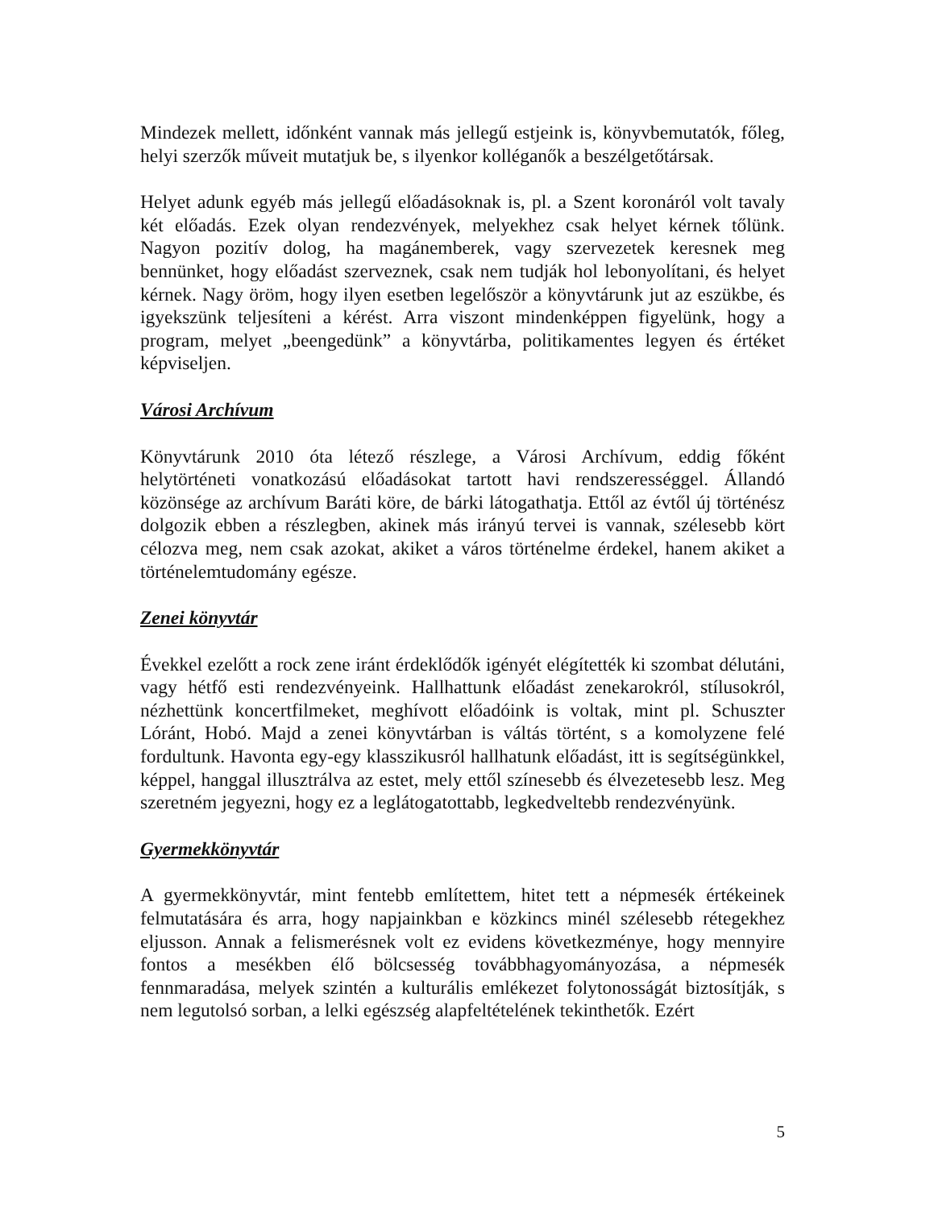Mindezek mellett, időnként vannak más jellegű estjeink is, könyvbemutatók, főleg, helyi szerzők műveit mutatjuk be, s ilyenkor kolléganők a beszélgetőtársak.
Helyet adunk egyéb más jellegű előadásoknak is, pl. a Szent koronáról volt tavaly két előadás. Ezek olyan rendezvények, melyekhez csak helyet kérnek tőlünk. Nagyon pozitív dolog, ha magánemberek, vagy szervezetek keresnek meg bennünket, hogy előadást szerveznek, csak nem tudják hol lebonyolítani, és helyet kérnek. Nagy öröm, hogy ilyen esetben legelőször a könyvtárunk jut az eszükbe, és igyekszünk teljesíteni a kérést. Arra viszont mindenképpen figyelünk, hogy a program, melyet „beengedünk” a könyvtárba, politikamentes legyen és értéket képviseljen.
Városi Archívum
Könyvtárunk 2010 óta létező részlege, a Városi Archívum, eddig főként helytörténeti vonatkozású előadásokat tartott havi rendszerességgel. Állandó közönsége az archívum Baráti köre, de bárki látogathatja. Ettől az évtől új történész dolgozik ebben a részlegben, akinek más irányú tervei is vannak, szélesebb kört célozva meg, nem csak azokat, akiket a város történelme érdekel, hanem akiket a történelemtudomány egésze.
Zenei könyvtár
Évekkel ezelőtt a rock zene iránt érdeklődők igényét elégítették ki szombat délutáni, vagy hétfő esti rendezvényeink. Hallhattunk előadást zenekarokról, stílusokról, nézhettünk koncertfilmeket, meghívott előadóink is voltak, mint pl. Schuszter Lóránt, Hobó. Majd a zenei könyvtárban is váltás történt, s a komolyzene felé fordultunk. Havonta egy-egy klasszikusról hallhatunk előadást, itt is segítségünkkel, képpel, hanggal illusztrálva az estet, mely ettől színesebb és élvezetesebb lesz. Meg szeretném jegyezni, hogy ez a leglátogatottabb, legkedveltebb rendezvényünk.
Gyermekkönyvtár
A gyermekkönyvtár, mint fentebb említettem, hitet tett a népmesék értékeinek felmutatására és arra, hogy napjainkban e közkincs minél szélesebb rétegekhez eljusson. Annak a felismerésnek volt ez evidens következménye, hogy mennyire fontos a mesékben élő bölcsesség továbbhagyományozása, a népmesék fennmaradása, melyek szintén a kulturális emlékezet folytonosságát biztosítják, s nem legutolsó sorban, a lelki egészség alapfeltételének tekinthetők. Ezért
5